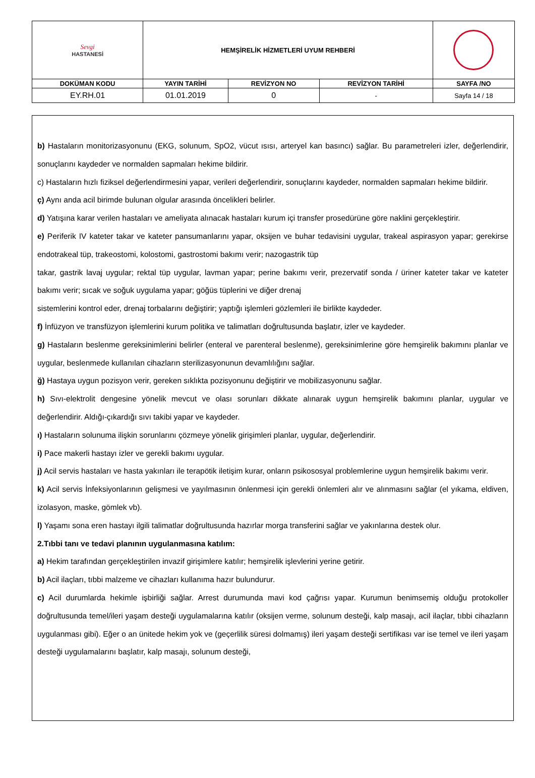| Sevgi HASTANESİ | HEMŞİRELİK HİZMETLERİ UYUM REHBERİ | | | |
| DOKÜMAN KODU | YAYIN TARİHİ | REVİZYON NO | REVİZYON TARİHİ | SAYFA /NO |
| EY.RH.01 | 01.01.2019 | 0 | - | Sayfa 14 / 18 |
b) Hastaların monitorizasyonunu (EKG, solunum, SpO2, vücut ısısı, arteryel kan basıncı) sağlar. Bu parametreleri izler, değerlendirir, sonuçlarını kaydeder ve normalden sapmaları hekime bildirir.
c) Hastaların hızlı fiziksel değerlendirmesini yapar, verileri değerlendirir, sonuçlarını kaydeder, normalden sapmaları hekime bildirir.
ç) Aynı anda acil birimde bulunan olgular arasında öncelikleri belirler.
d) Yatışına karar verilen hastaları ve ameliyata alınacak hastaları kurum içi transfer prosedürüne göre naklini gerçekleştirir.
e) Periferik IV kateter takar ve kateter pansumanlarını yapar, oksijen ve buhar tedavisini uygular, trakeal aspirasyon yapar; gerekirse endotrakeal tüp, trakeostomi, kolostomi, gastrostomi bakımı verir; nazogastrik tüp
takar, gastrik lavaj uygular; rektal tüp uygular, lavman yapar; perine bakımı verir, prezervatif sonda / üriner kateter takar ve kateter bakımı verir; sıcak ve soğuk uygulama yapar; göğüs tüplerini ve diğer drenaj
sistemlerini kontrol eder, drenaj torbalarını değiştirir; yaptığı işlemleri gözlemleri ile birlikte kaydeder.
f) İnfüzyon ve transfüzyon işlemlerini kurum politika ve talimatları doğrultusunda başlatır, izler ve kaydeder.
g) Hastaların beslenme gereksinimlerini belirler (enteral ve parenteral beslenme), gereksinimlerine göre hemşirelik bakımını planlar ve uygular, beslenmede kullanılan cihazların sterilizasyonunun devamlılığını sağlar.
ğ) Hastaya uygun pozisyon verir, gereken sıklıkta pozisyonunu değiştirir ve mobilizasyonunu sağlar.
h) Sıvı-elektrolit dengesine yönelik mevcut ve olası sorunları dikkate alınarak uygun hemşirelik bakımını planlar, uygular ve değerlendirir. Aldığı-çıkardığı sıvı takibi yapar ve kaydeder.
ı) Hastaların solunuma ilişkin sorunlarını çözmeye yönelik girişimleri planlar, uygular, değerlendirir.
i) Pace makerli hastayı izler ve gerekli bakımı uygular.
j) Acil servis hastaları ve hasta yakınları ile terapötik iletişim kurar, onların psikososyal problemlerine uygun hemşirelik bakımı verir.
k) Acil servis İnfeksiyonlarının gelişmesi ve yayılmasının önlenmesi için gerekli önlemleri alır ve alınmasını sağlar (el yıkama, eldiven, izolasyon, maske, gömlek vb).
l) Yaşamı sona eren hastayı ilgili talimatlar doğrultusunda hazırlar morga transferini sağlar ve yakınlarına destek olur.
2.Tıbbi tanı ve tedavi planının uygulanmasına katılım:
a) Hekim tarafından gerçekleştirilen invazif girişimlere katılır; hemşirelik işlevlerini yerine getirir.
b) Acil ilaçları, tıbbi malzeme ve cihazları kullanıma hazır bulundurur.
c) Acil durumlarda hekimle işbirliği sağlar. Arrest durumunda mavi kod çağrısı yapar. Kurumun benimsemiş olduğu protokoller doğrultusunda temel/ileri yaşam desteği uygulamalarına katılır (oksijen verme, solunum desteği, kalp masajı, acil ilaçlar, tıbbi cihazların uygulanması gibi). Eğer o an ünitede hekim yok ve (geçerlilik süresi dolmamış) ileri yaşam desteği sertifikası var ise temel ve ileri yaşam desteği uygulamalarını başlatır, kalp masajı, solunum desteği,